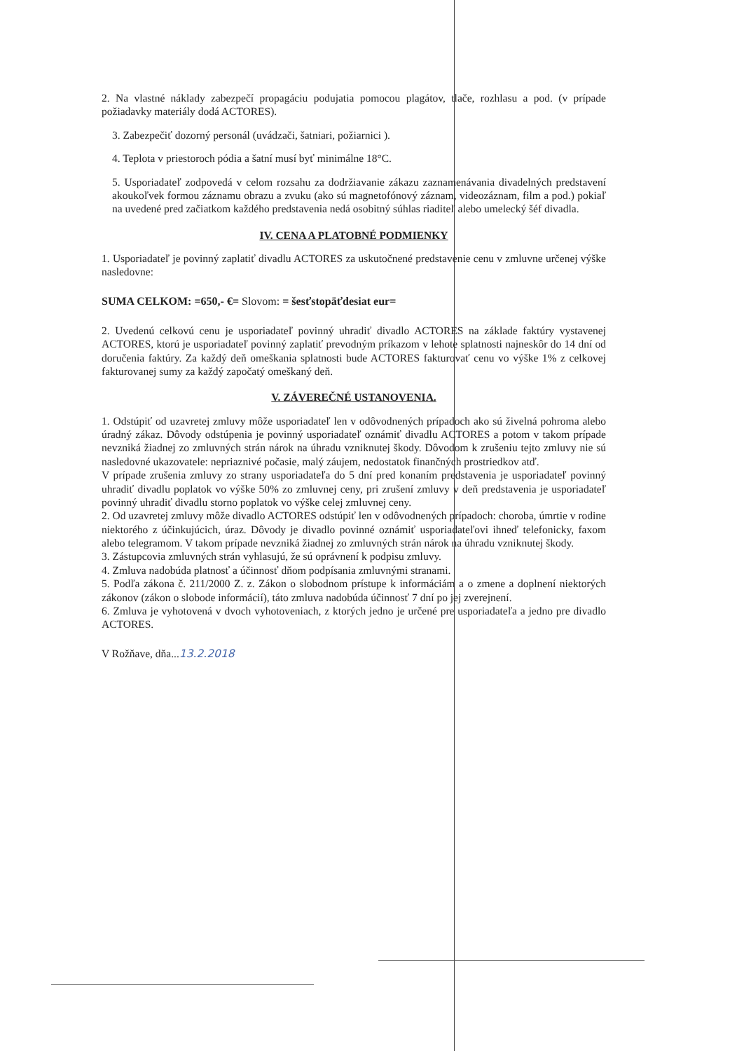2. Na vlastné náklady zabezpečí propagáciu podujatia pomocou plagátov, tlače, rozhlasu a pod. (v prípade požiadavky materiály dodá ACTORES).
3. Zabezpečiť dozorný personál (uvádzači, šatniari, požiarnici ).
4. Teplota v priestoroch pódia a šatní musí byť minimálne 18°C.
5. Usporiadateľ zodpovedá v celom rozsahu za dodržiavanie zákazu zaznamenávania divadelných predstavení akoukoľvek formou záznamu obrazu a zvuku (ako sú magnetofónový záznam, videozáznam, film a pod.) pokiaľ na uvedené pred začiatkom každého predstavenia nedá osobitný súhlas riaditeľ alebo umelecký šéf divadla.
IV. CENA A PLATOBNÉ PODMIENKY
1. Usporiadateľ je povinný zaplatiť divadlu ACTORES za uskutočnené predstavenie cenu v zmluvne určenej výške nasledovne:
SUMA CELKOM: =650,- €= Slovom: = šesťstopäťdesiat eur=
2. Uvedenú celkovú cenu je usporiadateľ povinný uhradiť divadlo ACTORES na základe faktúry vystavenej ACTORES, ktorú je usporiadateľ povinný zaplatiť prevodným príkazom v lehote splatnosti najneskôr do 14 dní od doručenia faktúry. Za každý deň omeškania splatnosti bude ACTORES fakturovať cenu vo výške 1% z celkovej fakturovanej sumy za každý započatý omeškaný deň.
V. ZÁVEREČNÉ USTANOVENIA.
1. Odstúpiť od uzavretej zmluvy môže usporiadateľ len v odôvodnených prípadoch ako sú živelná pohroma alebo úradný zákaz. Dôvody odstúpenia je povinný usporiadateľ oznámiť divadlu ACTORES a potom v takom prípade nevzniká žiadnej zo zmluvných strán nárok na úhradu vzniknutej škody. Dôvodom k zrušeniu tejto zmluvy nie sú nasledovné ukazovatele: nepriaznivé počasie, malý záujem, nedostatok finančných prostriedkov atď.
V prípade zrušenia zmluvy zo strany usporiadateľa do 5 dní pred konaním predstavenia je usporiadateľ povinný uhradiť divadlu poplatok vo výške 50% zo zmluvnej ceny, pri zrušení zmluvy v deň predstavenia je usporiadateľ povinný uhradiť divadlu storno poplatok vo výške celej zmluvnej ceny.
2. Od uzavretej zmluvy môže divadlo ACTORES odstúpiť len v odôvodnených prípadoch: choroba, úmrtie v rodine niektorého z účinkujúcich, úraz. Dôvody je divadlo povinné oznámiť usporiadateľovi ihneď telefonicky, faxom alebo telegramom. V takom prípade nevzniká žiadnej zo zmluvných strán nárok na úhradu vzniknutej škody.
3. Zástupcovia zmluvných strán vyhlasujú, že sú oprávnení k podpisu zmluvy.
4. Zmluva nadobúda platnosť a účinnosť dňom podpísania zmluvnými stranami.
5. Podľa zákona č. 211/2000 Z. z. Zákon o slobodnom prístupe k informáciám a o zmene a doplnení niektorých zákonov (zákon o slobode informácií), táto zmluva nadobúda účinnosť 7 dní po jej zverejnení.
6. Zmluva je vyhotovená v dvoch vyhotoveniach, z ktorých jedno je určené pre usporiadateľa a jedno pre divadlo ACTORES.
V Rožňave, dňa...13.2.2018